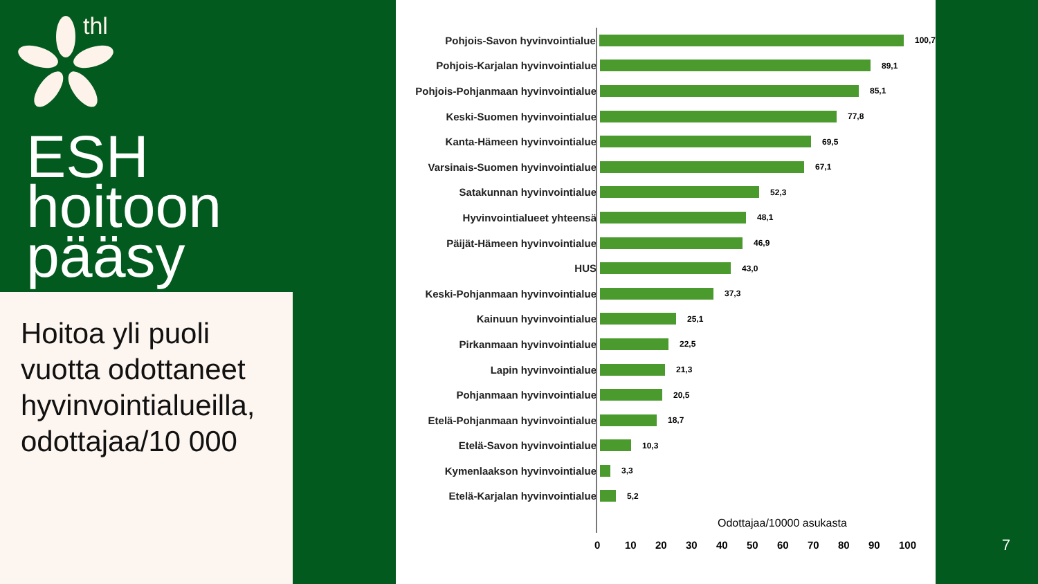thl
ESH
hoitoon
pääsy
Hoitoa yli puoli vuotta odottaneet hyvinvointialueilla, odottajaa/10 000
Pohjois-Savon hyvinvointialue
100,7
Pohjois-Karjalan hyvinvointialue
89,1
Pohjois-Pohjanmaan hyvinvointialue
85,1
Keski-Suomen hyvinvointialue
77,8
Kanta-Hämeen hyvinvointialue
69,5
Varsinais-Suomen hyvinvointialue
67,1
Satakunnan hyvinvointialue
52,3
Hyvinvointialueet yhteensä
48,1
Päijät-Hämeen hyvinvointialue
46,9
HUS
43,0
Keski-Pohjanmaan hyvinvointialue
37,3
Kainuun hyvinvointialue
25,1
Pirkanmaan hyvinvointialue
22,5
Lapin hyvinvointialue
21,3
Pohjanmaan hyvinvointialue
20,5
Etelä-Pohjanmaan hyvinvointialue
18,7
Etelä-Savon hyvinvointialue
10,3
Kymenlaakson hyvinvointialue
3,3
Etelä-Karjalan hyvinvointialue
5,2
Odottajaa/10000 asukasta
0 10 20 30 40 50 60 70 80 90 100
7